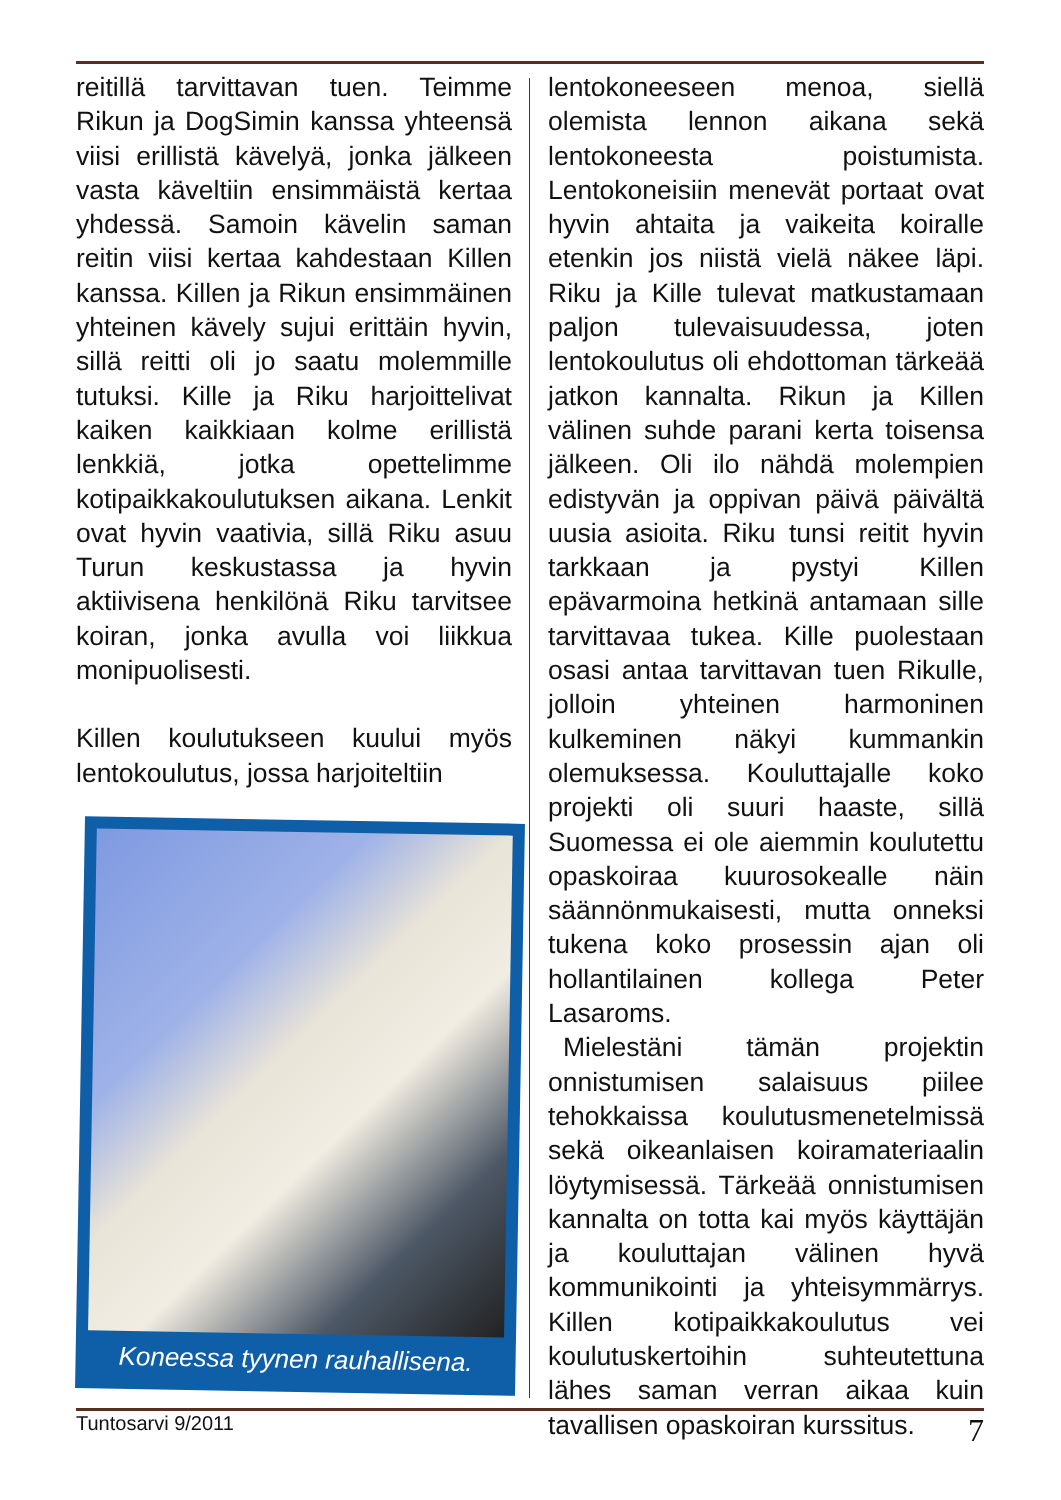reitillä tarvittavan tuen. Teimme Rikun ja DogSimin kanssa yhteensä viisi erillistä kävelyä, jonka jälkeen vasta käveltiin ensimmäistä kertaa yhdessä. Samoin kävelin saman reitin viisi kertaa kahdestaan Killen kanssa. Killen ja Rikun ensimmäinen yhteinen kävely sujui erittäin hyvin, sillä reitti oli jo saatu molemmille tutuksi. Kille ja Riku harjoittelivat kaiken kaikkiaan kolme erillistä lenkkiä, jotka opettelimme kotipaikkakoulutuksen aikana. Lenkit ovat hyvin vaativia, sillä Riku asuu Turun keskustassa ja hyvin aktiivisena henkilönä Riku tarvitsee koiran, jonka avulla voi liikkua monipuolisesti.
Killen koulutukseen kuului myös lentokoulutus, jossa harjoiteltiin
Koneessa tyynen rauhallisena.
lentokoneeseen menoa, siellä olemista lennon aikana sekä lentokoneesta poistumista. Lentokoneisiin menevät portaat ovat hyvin ahtaita ja vaikeita koiralle etenkin jos niistä vielä näkee läpi. Riku ja Kille tulevat matkustamaan paljon tulevaisuudessa, joten lentokoulutus oli ehdottoman tärkeää jatkon kannalta. Rikun ja Killen välinen suhde parani kerta toisensa jälkeen. Oli ilo nähdä molempien edistyvän ja oppivan päivä päivältä uusia asioita. Riku tunsi reitit hyvin tarkkaan ja pystyi Killen epävarmoina hetkinä antamaan sille tarvittavaa tukea. Kille puolestaan osasi antaa tarvittavan tuen Rikulle, jolloin yhteinen harmoninen kulkeminen näkyi kummankin olemuksessa. Kouluttajalle koko projekti oli suuri haaste, sillä Suomessa ei ole aiemmin koulutettu opaskoiraa kuurosokealle näin säännönmukaisesti, mutta onneksi tukena koko prosessin ajan oli hollantilainen kollega Peter Lasaroms.
Mielestäni tämän projektin onnistumisen salaisuus piilee tehokkaissa koulutusmenetelmissä sekä oikeanlaisen koiramateriaalin löytymisessä. Tärkeää onnistumisen kannalta on totta kai myös käyttäjän ja kouluttajan välinen hyvä kommunikointi ja yhteisymmärrys. Killen kotipaikkakoulutus vei koulutuskertoihin suhteutettuna lähes saman verran aikaa kuin tavallisen opaskoiran kurssitus.
Tuntosarvi 9/2011 7